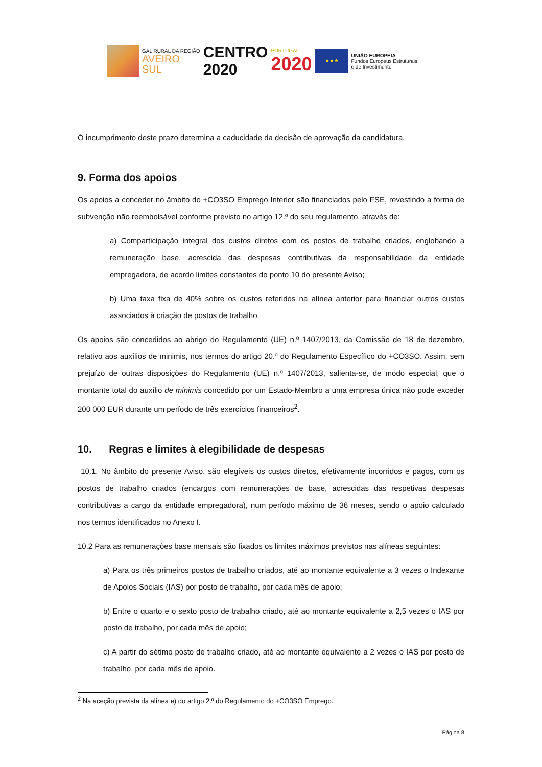GAL RURAL DA REGIÃO
AVEIRO
SUL
CENTRO
2020
PORTUGAL
2020
★★★
UNIÃO EUROPEIA
Fundos Europeus Estruturais
e de Investimento
O incumprimento deste prazo determina a caducidade da decisão de aprovação da candidatura.
9. Forma dos apoios
Os apoios a conceder no âmbito do +CO3SO Emprego Interior são financiados pelo FSE, revestindo a forma de subvenção não reembolsável conforme previsto no artigo 12.º do seu regulamento, através de:
a) Comparticipação integral dos custos diretos com os postos de trabalho criados, englobando a remuneração base, acrescida das despesas contributivas da responsabilidade da entidade empregadora, de acordo limites constantes do ponto 10 do presente Aviso;
b) Uma taxa fixa de 40% sobre os custos referidos na alínea anterior para financiar outros custos associados à criação de postos de trabalho.
Os apoios são concedidos ao abrigo do Regulamento (UE) n.º 1407/2013, da Comissão de 18 de dezembro, relativo aos auxílios de minimis, nos termos do artigo 20.º do Regulamento Específico do +CO3SO. Assim, sem prejuízo de outras disposições do Regulamento (UE) n.º 1407/2013, salienta-se, de modo especial, que o montante total do auxílio de minimis concedido por um Estado-Membro a uma empresa única não pode exceder 200 000 EUR durante um período de três exercícios financeiros<sup>2</sup>.
10. Regras e limites à elegibilidade de despesas
10.1. No âmbito do presente Aviso, são elegíveis os custos diretos, efetivamente incorridos e pagos, com os postos de trabalho criados (encargos com remunerações de base, acrescidas das respetivas despesas contributivas a cargo da entidade empregadora), num período máximo de 36 meses, sendo o apoio calculado nos termos identificados no Anexo I.
10.2 Para as remunerações base mensais são fixados os limites máximos previstos nas alíneas seguintes:
a) Para os três primeiros postos de trabalho criados, até ao montante equivalente a 3 vezes o Indexante de Apoios Sociais (IAS) por posto de trabalho, por cada mês de apoio;
b) Entre o quarto e o sexto posto de trabalho criado, até ao montante equivalente a 2,5 vezes o IAS por posto de trabalho, por cada mês de apoio;
c) A partir do sétimo posto de trabalho criado, até ao montante equivalente a 2 vezes o IAS por posto de trabalho, por cada mês de apoio.
<sup>2</sup> Na aceção prevista da alínea e) do artigo 2.º do Regulamento do +CO3SO Emprego.
Página 8